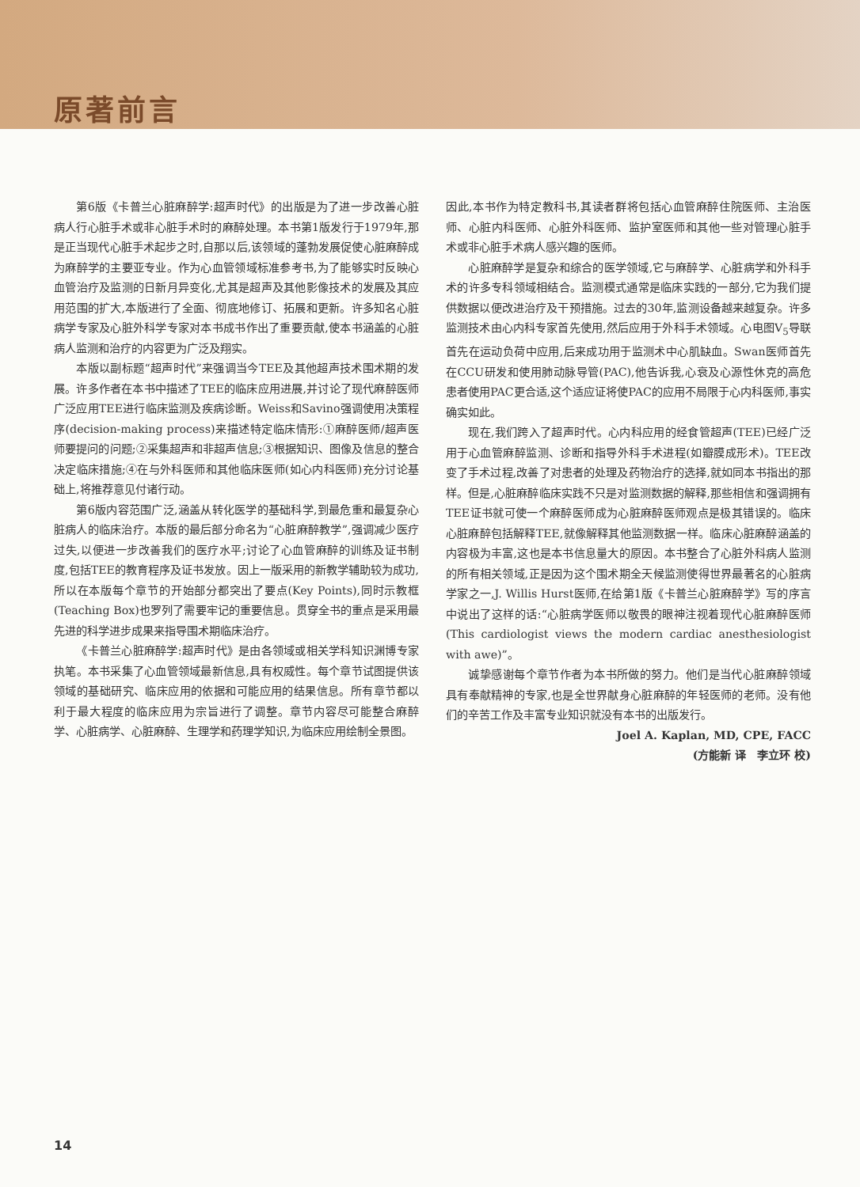原著前言
第6版《卡普兰心脏麻醉学:超声时代》的出版是为了进一步改善心脏病人行心脏手术或非心脏手术时的麻醉处理。本书第1版发行于1979年,那是正当现代心脏手术起步之时,自那以后,该领域的蓬勃发展促使心脏麻醉成为麻醉学的主要亚专业。作为心血管领域标准参考书,为了能够实时反映心血管治疗及监测的日新月异变化,尤其是超声及其他影像技术的发展及其应用范围的扩大,本版进行了全面、彻底地修订、拓展和更新。许多知名心脏病学专家及心脏外科学专家对本书成书作出了重要贡献,使本书涵盖的心脏病人监测和治疗的内容更为广泛及翔实。
本版以副标题“超声时代”来强调当今TEE及其他超声技术围术期的发展。许多作者在本书中描述了TEE的临床应用进展,并讨论了现代麻醉医师广泛应用TEE进行临床监测及疾病诊断。Weiss和Savino强调使用决策程序(decision-making process)来描述特定临床情形:①麻醉医师/超声医师要提问的问题;②采集超声和非超声信息;③根据知识、图像及信息的整合决定临床措施;④在与外科医师和其他临床医师(如心内科医师)充分讨论基础上,将推荐意见付诸行动。
第6版内容范围广泛,涵盖从转化医学的基础科学,到最危重和最复杂心脏病人的临床治疗。本版的最后部分命名为“心脏麻醉教学”,强调减少医疗过失,以便进一步改善我们的医疗水平;讨论了心血管麻醉的训练及证书制度,包括TEE的教育程序及证书发放。因上一版采用的新教学辅助较为成功,所以在本版每个章节的开始部分都突出了要点(Key Points),同时示教框(Teaching Box)也罗列了需要牢记的重要信息。贯穿全书的重点是采用最先进的科学进步成果来指导围术期临床治疗。
《卡普兰心脏麻醉学:超声时代》是由各领域或相关学科知识渊博专家执笔。本书采集了心血管领域最新信息,具有权威性。每个章节试图提供该领域的基础研究、临床应用的依据和可能应用的结果信息。所有章节都以利于最大程度的临床应用为宗旨进行了调整。章节内容尽可能整合麻醉学、心脏病学、心脏麻醉、生理学和药理学知识,为临床应用绘制全景图。
因此,本书作为特定教科书,其读者群将包括心血管麻醉住院医师、主治医师、心脏内科医师、心脏外科医师、监护室医师和其他一些对管理心脏手术或非心脏手术病人感兴趣的医师。
心脏麻醉学是复杂和综合的医学领域,它与麻醉学、心脏病学和外科手术的许多专科领域相结合。监测模式通常是临床实践的一部分,它为我们提供数据以便改进治疗及干预措施。过去的30年,监测设备越来越复杂。许多监测技术由心内科专家首先使用,然后应用于外科手术领域。心电图V<sub>5</sub>导联首先在运动负荷中应用,后来成功用于监测术中心肌缺血。Swan医师首先在CCU研发和使用肺动脉导管(PAC),他告诉我,心衰及心源性休克的高危患者使用PAC更合适,这个适应证将使PAC的应用不局限于心内科医师,事实确实如此。
现在,我们跨入了超声时代。心内科应用的经食管超声(TEE)已经广泛用于心血管麻醉监测、诊断和指导外科手术进程(如瓣膜成形术)。TEE改变了手术过程,改善了对患者的处理及药物治疗的选择,就如同本书指出的那样。但是,心脏麻醉临床实践不只是对监测数据的解释,那些相信和强调拥有TEE证书就可使一个麻醉医师成为心脏麻醉医师观点是极其错误的。临床心脏麻醉包括解释TEE,就像解释其他监测数据一样。临床心脏麻醉涵盖的内容极为丰富,这也是本书信息量大的原因。本书整合了心脏外科病人监测的所有相关领域,正是因为这个围术期全天候监测使得世界最著名的心脏病学家之一,J. Willis Hurst医师,在给第1版《卡普兰心脏麻醉学》写的序言中说出了这样的话:“心脏病学医师以敬畏的眼神注视着现代心脏麻醉医师(This cardiologist views the modern cardiac anesthesiologist with awe)”。
诚挚感谢每个章节作者为本书所做的努力。他们是当代心脏麻醉领域具有奉献精神的专家,也是全世界献身心脏麻醉的年轻医师的老师。没有他们的辛苦工作及丰富专业知识就没有本书的出版发行。
Joel A. Kaplan, MD, CPE, FACC
(方能新 译　李立环 校)
14